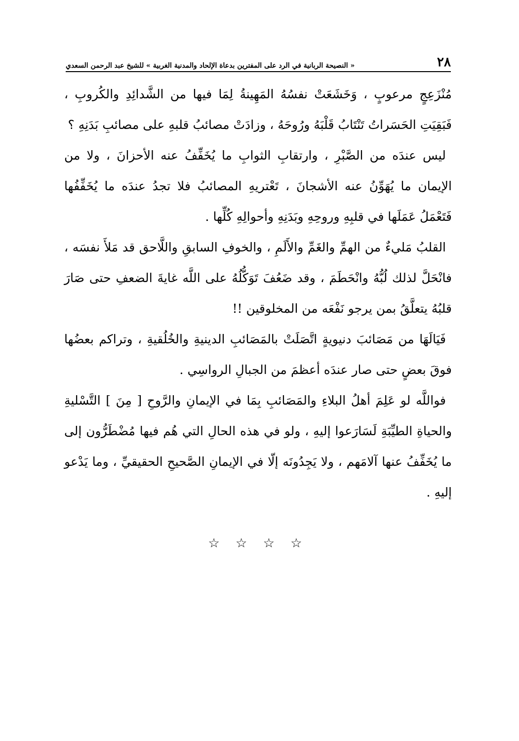٢٨ « النصيحة الربانية في الرد على المفترين بدعاة الإلحاد والمدنية الغربية » للشيخ عبد الرحمن السعدي
مُنْزَعِجٍ مرعوبٍ ، وَخَشَعَتْ نفسُهُ المَهِينةُ لِمَا فيها من الشَّدائِدِ والكُروبِ ، فَبَقِيَتِ الحَسَراتُ تَنْتَابُ قَلْبَهُ ورُوحَهُ ، وزادَتْ مصائبُ قلبهِ على مصائبِ بَدَنِهِ ؟
ليس عندَه من الصَّبْرِ ، وارتقابِ الثوابِ ما يُخَفِّفُ عنه الأحزانَ ، ولا من الإيمان ما يُهَوِّنُ عنه الأشجانَ ، تَعْتريهِ المصائبُ فلا تجدُ عندَه ما يُخَفِّفُها فَتَعْمَلُ عَمَلَها في قلبِهِ وروحِهِ وبَدَنِهِ وأحوالِهِ كُلِّها .
القلبُ مَليءٌ من الهمِّ والغَمِّ والأَلَمِ ، والخوفِ السابقِ واللَّاحق قد مَلأَ نفسَه ، فانْحَلَّ لذلك لُبُّهُ وانْحَطَمَ ، وقد ضَعُفَ تَوَكُّلُهُ على اللَّه غايةَ الضعفِ حتى صَارَ قلبُهُ يتعلَّقُ بمن يرجو نَفْعَه من المخلوقين !!
فَيَالَهَا من مَصَائبَ دنيويةٍ اتَّصَلَتْ بالمَصَائبِ الدينيةِ والخُلُقيةِ ، وتراكم بعضُها فوقَ بعضٍ حتى صار عندَه أعظمَ من الجبالِ الرواسِي .
فواللَّه لو عَلِمَ أهلُ البلاءِ والمَصَائبِ بِمَا في الإيمانِ والرَّوحِ [ مِنَ ] التَّسْليةِ والحياةِ الطيِّبَةِ لَسَارَعوا إليهِ ، ولو في هذه الحالِ التي هُم فيها مُضْطَرُّون إلى ما يُخَفِّفُ عنها آلامَهم ، ولا يَجِدُونَه إلّا في الإيمانِ الصَّحيحِ الحقيقيِّ ، وما يَدْعو إليهِ .
☆ ☆ ☆ ☆